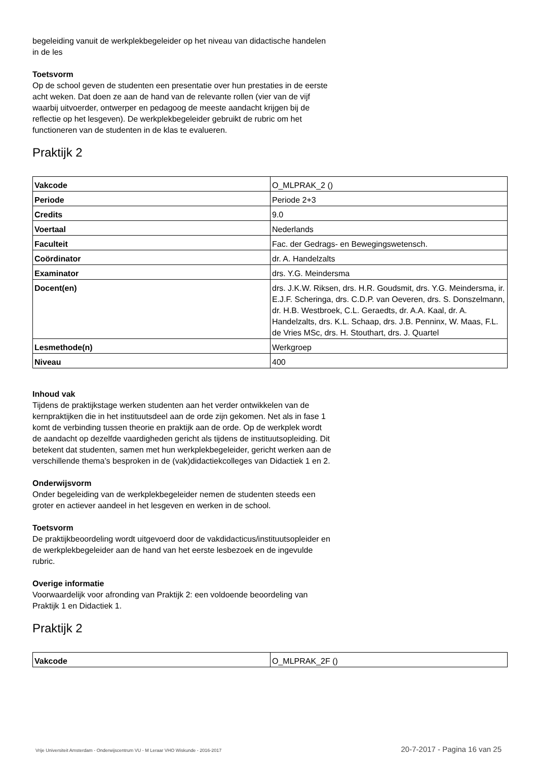begeleiding vanuit de werkplekbegeleider op het niveau van didactische handelen in de les
Toetsvorm
Op de school geven de studenten een presentatie over hun prestaties in de eerste acht weken. Dat doen ze aan de hand van de relevante rollen (vier van de vijf waarbij uitvoerder, ontwerper en pedagoog de meeste aandacht krijgen bij de reflectie op het lesgeven). De werkplekbegeleider gebruikt de rubric om het functioneren van de studenten in de klas te evalueren.
Praktijk 2
| Vakcode | O_MLPRAK_2 () |
| Periode | Periode 2+3 |
| Credits | 9.0 |
| Voertaal | Nederlands |
| Faculteit | Fac. der Gedrags- en Bewegingswetensch. |
| Coördinator | dr. A. Handelzalts |
| Examinator | drs. Y.G. Meindersma |
| Docent(en) | drs. J.K.W. Riksen, drs. H.R. Goudsmit, drs. Y.G. Meindersma, ir. E.J.F. Scheringa, drs. C.D.P. van Oeveren, drs. S. Donszelmann, dr. H.B. Westbroek, C.L. Geraedts, dr. A.A. Kaal, dr. A. Handelzalts, drs. K.L. Schaap, drs. J.B. Penninx, W. Maas, F.L. de Vries MSc, drs. H. Stouthart, drs. J. Quartel |
| Lesmethode(n) | Werkgroep |
| Niveau | 400 |
Inhoud vak
Tijdens de praktijkstage werken studenten aan het verder ontwikkelen van de kernpraktijken die in het instituutsdeel aan de orde zijn gekomen. Net als in fase 1 komt de verbinding tussen theorie en praktijk aan de orde. Op de werkplek wordt de aandacht op dezelfde vaardigheden gericht als tijdens de instituutsopleiding. Dit betekent dat studenten, samen met hun werkplekbegeleider, gericht werken aan de verschillende thema’s besproken in de (vak)didactiekcolleges van Didactiek 1 en 2.
Onderwijsvorm
Onder begeleiding van de werkplekbegeleider nemen de studenten steeds een groter en actiever aandeel in het lesgeven en werken in de school.
Toetsvorm
De praktijkbeoordeling wordt uitgevoerd door de vakdidacticus/instituutsopleider en de werkplekbegeleider aan de hand van het eerste lesbezoek en de ingevulde rubric.
Overige informatie
Voorwaardelijk voor afronding van Praktijk 2: een voldoende beoordeling van Praktijk 1 en Didactiek 1.
Praktijk 2
| Vakcode | O_MLPRAK_2F () |
Vrije Universiteit Amsterdam - Onderwijscentrum VU - M Leraar VHO Wiskunde - 2016-2017 20-7-2017 - Pagina 16 van 25